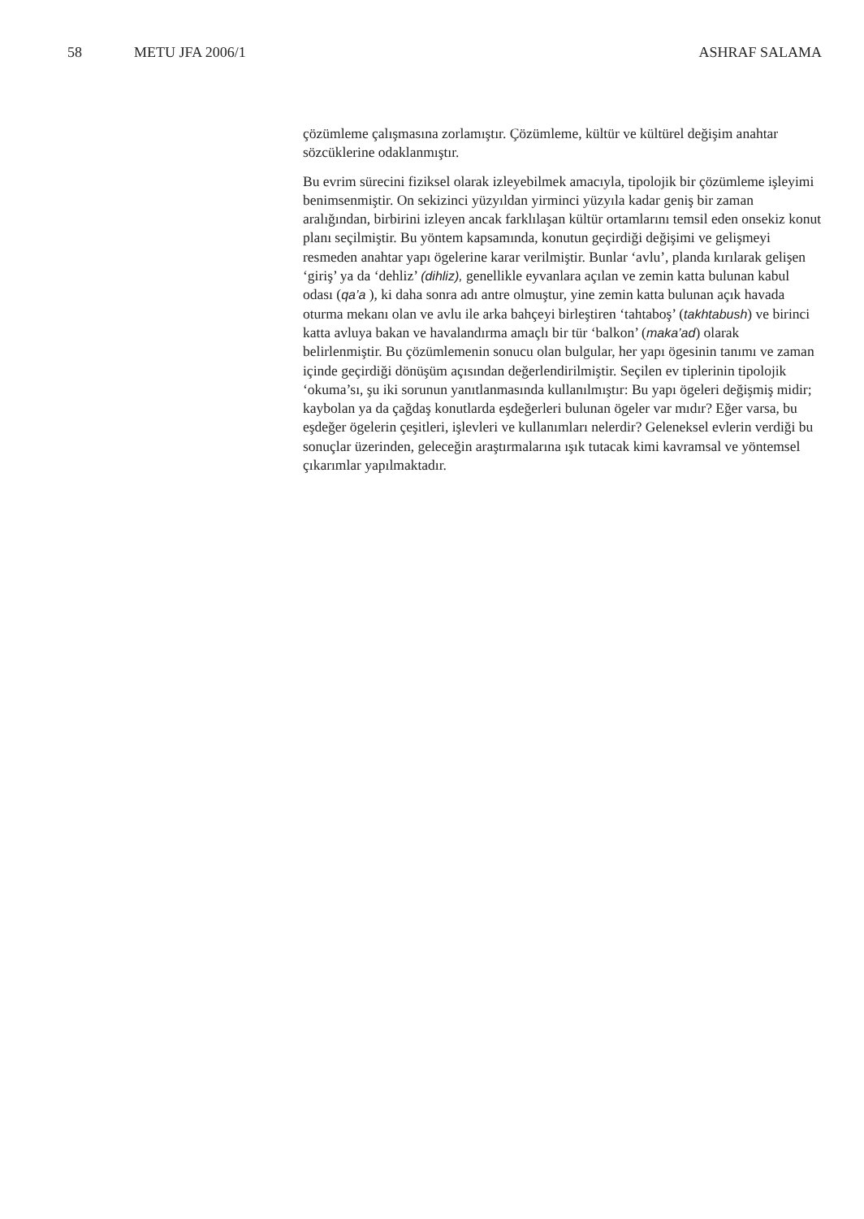58 METU JFA 2006/1 ASHRAF SALAMA
çözümleme çalışmasına zorlamıştır. Çözümleme, kültür ve kültürel değişim anahtar sözcüklerine odaklanmıştır.
Bu evrim sürecini fiziksel olarak izleyebilmek amacıyla, tipolojik bir çözümleme işleyimi benimsenmiştir. On sekizinci yüzyıldan yirminci yüzyıla kadar geniş bir zaman aralığından, birbirini izleyen ancak farklılaşan kültür ortamlarını temsil eden onsekiz konut planı seçilmiştir. Bu yöntem kapsamında, konutun geçirdiği değişimi ve gelişmeyi resmeden anahtar yapı ögelerine karar verilmiştir. Bunlar ‘avlu’, planda kırılarak gelişen ‘giriş’ ya da ‘dehliz’ (dihliz), genellikle eyvanlara açılan ve zemin katta bulunan kabul odası (qa’a ), ki daha sonra adı antre olmuştur, yine zemin katta bulunan açık havada oturma mekanı olan ve avlu ile arka bahçeyi birleştiren ‘tahtaboş’ (takhtabush) ve birinci katta avluya bakan ve havalandırma amaçlı bir tür ‘balkon’ (maka’ad) olarak belirlenmiştir. Bu çözümlemenin sonucu olan bulgular, her yapı ögesinin tanımı ve zaman içinde geçirdiği dönüşüm açısından değerlendirilmiştir. Seçilen ev tiplerinin tipolojik ‘okuma’sı, şu iki sorunun yanıtlanmasında kullanılmıştır: Bu yapı ögeleri değişmiş midir; kaybolan ya da çağdaş konutlarda eşdeğerleri bulunan ögeler var mıdır? Eğer varsa, bu eşdeğer ögelerin çeşitleri, işlevleri ve kullanımları nelerdir? Geleneksel evlerin verdiği bu sonuçlar üzerinden, geleceğin araştırmalarına ışık tutacak kimi kavramsal ve yöntemsel çıkarımlar yapılmaktadır.